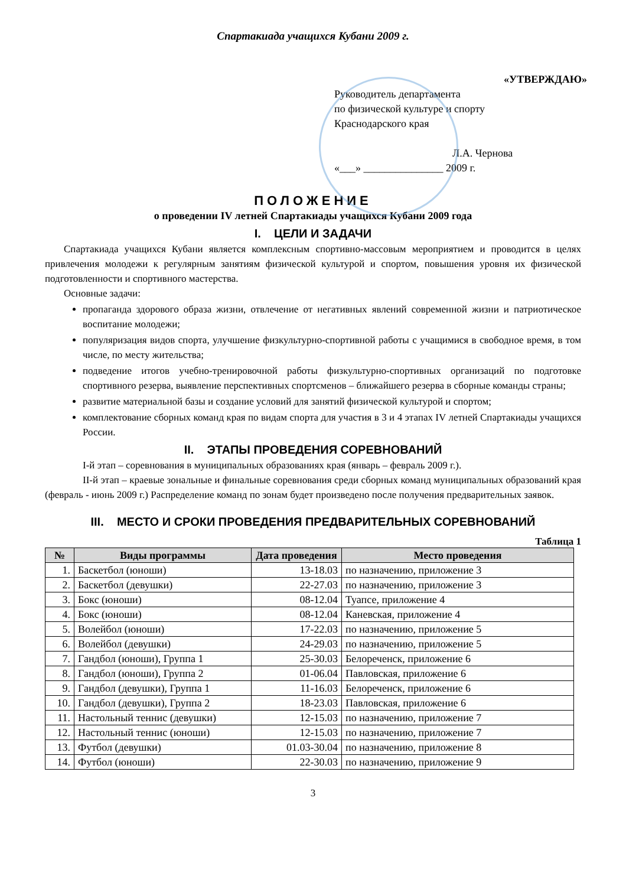Спартакиада учащихся Кубани 2009 г.
«УТВЕРЖДАЮ»
Руководитель департамента
по физической культуре и спорту
Краснодарского края
Л.А. Чернова
«___» _______________ 2009 г.
ПОЛОЖЕНИЕ
о проведении IV летней Спартакиады учащихся Кубани 2009 года
I. ЦЕЛИ И ЗАДАЧИ
Спартакиада учащихся Кубани является комплексным спортивно-массовым мероприятием и проводится в целях привлечения молодежи к регулярным занятиям физической культурой и спортом, повышения уровня их физической подготовленности и спортивного мастерства.
Основные задачи:
пропаганда здорового образа жизни, отвлечение от негативных явлений современной жизни и патриотическое воспитание молодежи;
популяризация видов спорта, улучшение физкультурно-спортивной работы с учащимися в свободное время, в том числе, по месту жительства;
подведение итогов учебно-тренировочной работы физкультурно-спортивных организаций по подготовке спортивного резерва, выявление перспективных спортсменов – ближайшего резерва в сборные команды страны;
развитие материальной базы и создание условий для занятий физической культурой и спортом;
комплектование сборных команд края по видам спорта для участия в 3 и 4 этапах IV летней Спартакиады учащихся России.
II. ЭТАПЫ ПРОВЕДЕНИЯ СОРЕВНОВАНИЙ
I-й этап – соревнования в муниципальных образованиях края (январь – февраль 2009 г.).
II-й этап – краевые зональные и финальные соревнования среди сборных команд муниципальных образований края (февраль - июнь 2009 г.) Распределение команд по зонам будет произведено после получения предварительных заявок.
III. МЕСТО И СРОКИ ПРОВЕДЕНИЯ ПРЕДВАРИТЕЛЬНЫХ СОРЕВНОВАНИЙ
Таблица 1
| № | Виды программы | Дата проведения | Место проведения |
| --- | --- | --- | --- |
| 1. | Баскетбол (юноши) | 13-18.03 | по назначению, приложение 3 |
| 2. | Баскетбол (девушки) | 22-27.03 | по назначению, приложение 3 |
| 3. | Бокс (юноши) | 08-12.04 | Туапсе, приложение 4 |
| 4. | Бокс (юноши) | 08-12.04 | Каневская, приложение 4 |
| 5. | Волейбол (юноши) | 17-22.03 | по назначению, приложение 5 |
| 6. | Волейбол (девушки) | 24-29.03 | по назначению, приложение 5 |
| 7. | Гандбол (юноши), Группа 1 | 25-30.03 | Белореченск, приложение 6 |
| 8. | Гандбол (юноши), Группа 2 | 01-06.04 | Павловская, приложение 6 |
| 9. | Гандбол (девушки), Группа 1 | 11-16.03 | Белореченск, приложение 6 |
| 10. | Гандбол (девушки), Группа 2 | 18-23.03 | Павловская, приложение 6 |
| 11. | Настольный теннис (девушки) | 12-15.03 | по назначению, приложение 7 |
| 12. | Настольный теннис (юноши) | 12-15.03 | по назначению, приложение 7 |
| 13. | Футбол (девушки) | 01.03-30.04 | по назначению, приложение 8 |
| 14. | Футбол (юноши) | 22-30.03 | по назначению, приложение 9 |
3